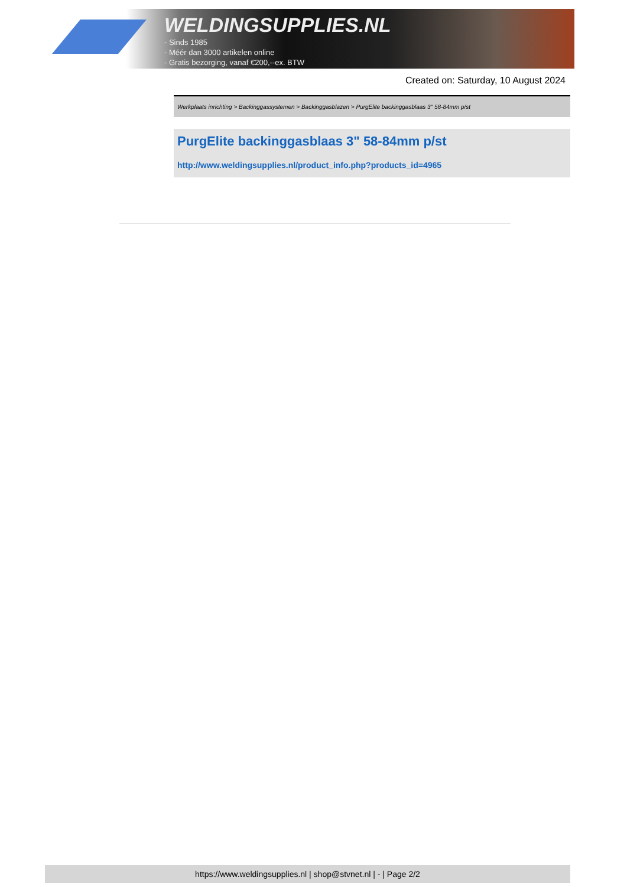WELDINGSUPPLIES.NL
- Sinds 1985
- Méér dan 3000 artikelen online
- Gratis bezorging, vanaf €200,--ex. BTW
Created on: Saturday, 10 August 2024
Werkplaats inrichting > Backinggassystemen > Backinggasblazen > PurgElite backinggasblaas 3" 58-84mm p/st
PurgElite backinggasblaas 3" 58-84mm p/st
http://www.weldingsupplies.nl/product_info.php?products_id=4965
https://www.weldingsupplies.nl | shop@stvnet.nl | - | Page 2/2